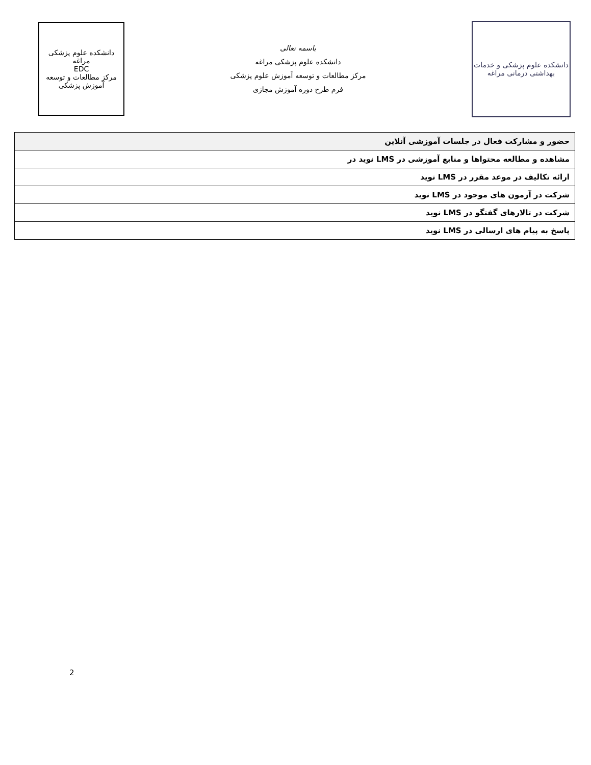دانشکده علوم پزشکی مراغه
EDC
مرکز مطالعات و توسعه آموزش پزشکی
باسمه تعالی
دانشکده علوم پزشکی مراغه
مرکز مطالعات و توسعه آموزش علوم پزشکی
فرم طرح دوره آموزش مجازی
دانشکده علوم پزشکی و خدمات بهداشتی درمانی مراغه
| حضور و مشارکت فعال در جلسات آموزشی آنلاین |
| مشاهده و مطالعه محتواها و منابع آموزشی در LMS نوید در |
| ارائه تکالیف در موعد مقرر در LMS نوید |
| شرکت در آزمون های موجود در LMS نوید |
| شرکت در تالارهای گفتگو در LMS نوید |
| پاسخ به پیام های ارسالی در LMS نوید |
2